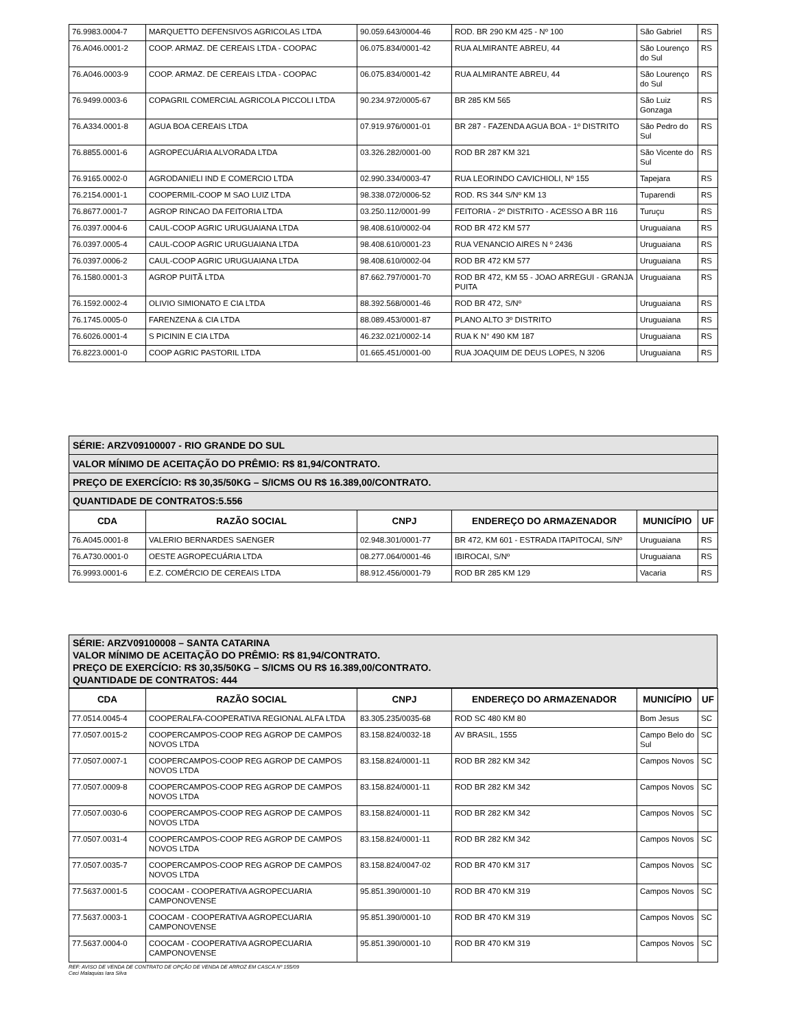| 76.9983.0004-7 | MARQUETTO DEFENSIVOS AGRICOLAS LTDA | 90.059.643/0004-46 | ROD. BR 290 KM 425 - Nº 100 | São Gabriel | RS |
| 76.A046.0001-2 | COOP. ARMAZ. DE CEREAIS LTDA - COOPAC | 06.075.834/0001-42 | RUA ALMIRANTE ABREU, 44 | São Lourenço do Sul | RS |
| 76.A046.0003-9 | COOP. ARMAZ. DE CEREAIS LTDA - COOPAC | 06.075.834/0001-42 | RUA ALMIRANTE ABREU, 44 | São Lourenço do Sul | RS |
| 76.9499.0003-6 | COPAGRIL COMERCIAL AGRICOLA PICCOLI LTDA | 90.234.972/0005-67 | BR 285 KM 565 | São Luiz Gonzaga | RS |
| 76.A334.0001-8 | AGUA BOA CEREAIS LTDA | 07.919.976/0001-01 | BR 287 - FAZENDA AGUA BOA - 1º DISTRITO | São Pedro do Sul | RS |
| 76.8855.0001-6 | AGROPECUÁRIA ALVORADA LTDA | 03.326.282/0001-00 | ROD BR 287 KM 321 | São Vicente do Sul | RS |
| 76.9165.0002-0 | AGRODANIELI IND E COMERCIO LTDA | 02.990.334/0003-47 | RUA LEORINDO CAVICHIOLI, Nº 155 | Tapejara | RS |
| 76.2154.0001-1 | COOPERMIL-COOP M SAO LUIZ LTDA | 98.338.072/0006-52 | ROD. RS 344 S/Nº KM 13 | Tuparendi | RS |
| 76.8677.0001-7 | AGROP RINCAO DA FEITORIA LTDA | 03.250.112/0001-99 | FEITORIA - 2º DISTRITO - ACESSO A BR 116 | Turuçu | RS |
| 76.0397.0004-6 | CAUL-COOP AGRIC URUGUAIANA LTDA | 98.408.610/0002-04 | ROD BR 472 KM 577 | Uruguaiana | RS |
| 76.0397.0005-4 | CAUL-COOP AGRIC URUGUAIANA LTDA | 98.408.610/0001-23 | RUA VENANCIO AIRES N º 2436 | Uruguaiana | RS |
| 76.0397.0006-2 | CAUL-COOP AGRIC URUGUAIANA LTDA | 98.408.610/0002-04 | ROD BR 472 KM 577 | Uruguaiana | RS |
| 76.1580.0001-3 | AGROP PUITÃ LTDA | 87.662.797/0001-70 | ROD BR 472, KM 55 - JOAO ARREGUI - GRANJA PUITA | Uruguaiana | RS |
| 76.1592.0002-4 | OLIVIO SIMIONATO E CIA LTDA | 88.392.568/0001-46 | ROD BR 472, S/Nº | Uruguaiana | RS |
| 76.1745.0005-0 | FARENZENA & CIA LTDA | 88.089.453/0001-87 | PLANO ALTO 3º DISTRITO | Uruguaiana | RS |
| 76.6026.0001-4 | S PICININ E CIA LTDA | 46.232.021/0002-14 | RUA K N° 490 KM 187 | Uruguaiana | RS |
| 76.8223.0001-0 | COOP AGRIC PASTORIL LTDA | 01.665.451/0001-00 | RUA JOAQUIM DE DEUS LOPES, N 3206 | Uruguaiana | RS |
| SÉRIE: ARZV09100007 - RIO GRANDE DO SUL | | | | | |
| VALOR MÍNIMO DE ACEITAÇÃO DO PRÊMIO: R$ 81,94/CONTRATO. | | | | | |
| PREÇO DE EXERCÍCIO: R$ 30,35/50KG – S/ICMS OU R$ 16.389,00/CONTRATO. | | | | | |
| QUANTIDADE DE CONTRATOS:5.556 | | | | | |
| CDA | RAZÃO SOCIAL | CNPJ | ENDEREÇO DO ARMAZENADOR | MUNICÍPIO | UF |
| 76.A045.0001-8 | VALERIO BERNARDES SAENGER | 02.948.301/0001-77 | BR 472, KM 601 - ESTRADA ITAPITOCAI, S/Nº | Uruguaiana | RS |
| 76.A730.0001-0 | OESTE AGROPECUÁRIA LTDA | 08.277.064/0001-46 | IBIROCAI, S/Nº | Uruguaiana | RS |
| 76.9993.0001-6 | E.Z. COMÉRCIO DE CEREAIS LTDA | 88.912.456/0001-79 | ROD BR 285 KM 129 | Vacaria | RS |
SÉRIE: ARZV09100008 – SANTA CATARINA
VALOR MÍNIMO DE ACEITAÇÃO DO PRÊMIO: R$ 81,94/CONTRATO.
PREÇO DE EXERCÍCIO: R$ 30,35/50KG – S/ICMS OU R$ 16.389,00/CONTRATO.
QUANTIDADE DE CONTRATOS: 444
| CDA | RAZÃO SOCIAL | CNPJ | ENDEREÇO DO ARMAZENADOR | MUNICÍPIO | UF |
| --- | --- | --- | --- | --- | --- |
| 77.0514.0045-4 | COOPERALFA-COOPERATIVA REGIONAL ALFA LTDA | 83.305.235/0035-68 | ROD SC 480 KM 80 | Bom Jesus | SC |
| 77.0507.0015-2 | COOPERCAMPOS-COOP REG AGROP DE CAMPOS NOVOS LTDA | 83.158.824/0032-18 | AV BRASIL, 1555 | Campo Belo do Sul | SC |
| 77.0507.0007-1 | COOPERCAMPOS-COOP REG AGROP DE CAMPOS NOVOS LTDA | 83.158.824/0001-11 | ROD BR 282 KM 342 | Campos Novos | SC |
| 77.0507.0009-8 | COOPERCAMPOS-COOP REG AGROP DE CAMPOS NOVOS LTDA | 83.158.824/0001-11 | ROD BR 282 KM 342 | Campos Novos | SC |
| 77.0507.0030-6 | COOPERCAMPOS-COOP REG AGROP DE CAMPOS NOVOS LTDA | 83.158.824/0001-11 | ROD BR 282 KM 342 | Campos Novos | SC |
| 77.0507.0031-4 | COOPERCAMPOS-COOP REG AGROP DE CAMPOS NOVOS LTDA | 83.158.824/0001-11 | ROD BR 282 KM 342 | Campos Novos | SC |
| 77.0507.0035-7 | COOPERCAMPOS-COOP REG AGROP DE CAMPOS NOVOS LTDA | 83.158.824/0047-02 | ROD BR 470 KM 317 | Campos Novos | SC |
| 77.5637.0001-5 | COOCAM - COOPERATIVA AGROPECUARIA CAMPONOVENSE | 95.851.390/0001-10 | ROD BR 470 KM 319 | Campos Novos | SC |
| 77.5637.0003-1 | COOCAM - COOPERATIVA AGROPECUARIA CAMPONOVENSE | 95.851.390/0001-10 | ROD BR 470 KM 319 | Campos Novos | SC |
| 77.5637.0004-0 | COOCAM - COOPERATIVA AGROPECUARIA CAMPONOVENSE | 95.851.390/0001-10 | ROD BR 470 KM 319 | Campos Novos | SC |
REF: AVISO DE VENDA DE CONTRATO DE OPÇÃO DE VENDA DE ARROZ EM CASCA Nº 155/09
Ceci Malaquias Iara Silva